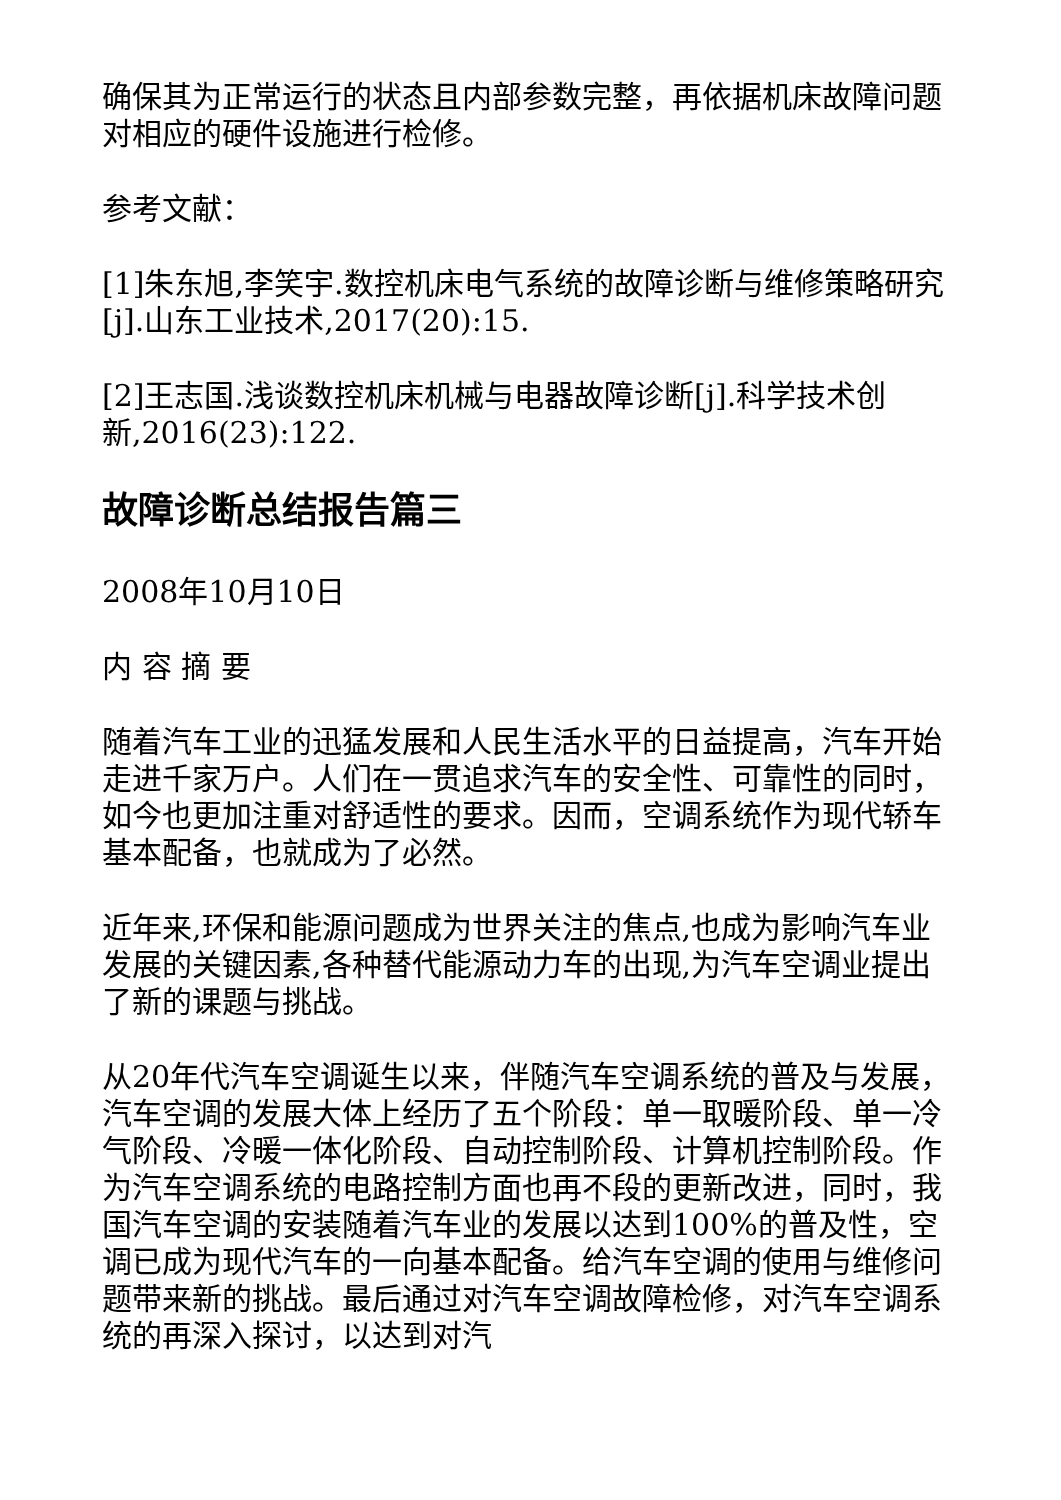确保其为正常运行的状态且内部参数完整，再依据机床故障问题对相应的硬件设施进行检修。
参考文献：
[1]朱东旭,李笑宇.数控机床电气系统的故障诊断与维修策略研究[j].山东工业技术,2017(20):15.
[2]王志国.浅谈数控机床机械与电器故障诊断[j].科学技术创新,2016(23):122.
故障诊断总结报告篇三
2008年10月10日
内 容 摘 要
随着汽车工业的迅猛发展和人民生活水平的日益提高，汽车开始走进千家万户。人们在一贯追求汽车的安全性、可靠性的同时，如今也更加注重对舒适性的要求。因而，空调系统作为现代轿车基本配备，也就成为了必然。
近年来,环保和能源问题成为世界关注的焦点,也成为影响汽车业发展的关键因素,各种替代能源动力车的出现,为汽车空调业提出了新的课题与挑战。
从20年代汽车空调诞生以来，伴随汽车空调系统的普及与发展，汽车空调的发展大体上经历了五个阶段：单一取暖阶段、单一冷气阶段、冷暖一体化阶段、自动控制阶段、计算机控制阶段。作为汽车空调系统的电路控制方面也再不段的更新改进，同时，我国汽车空调的安装随着汽车业的发展以达到100%的普及性，空调已成为现代汽车的一向基本配备。给汽车空调的使用与维修问题带来新的挑战。最后通过对汽车空调故障检修，对汽车空调系统的再深入探讨，以达到对汽